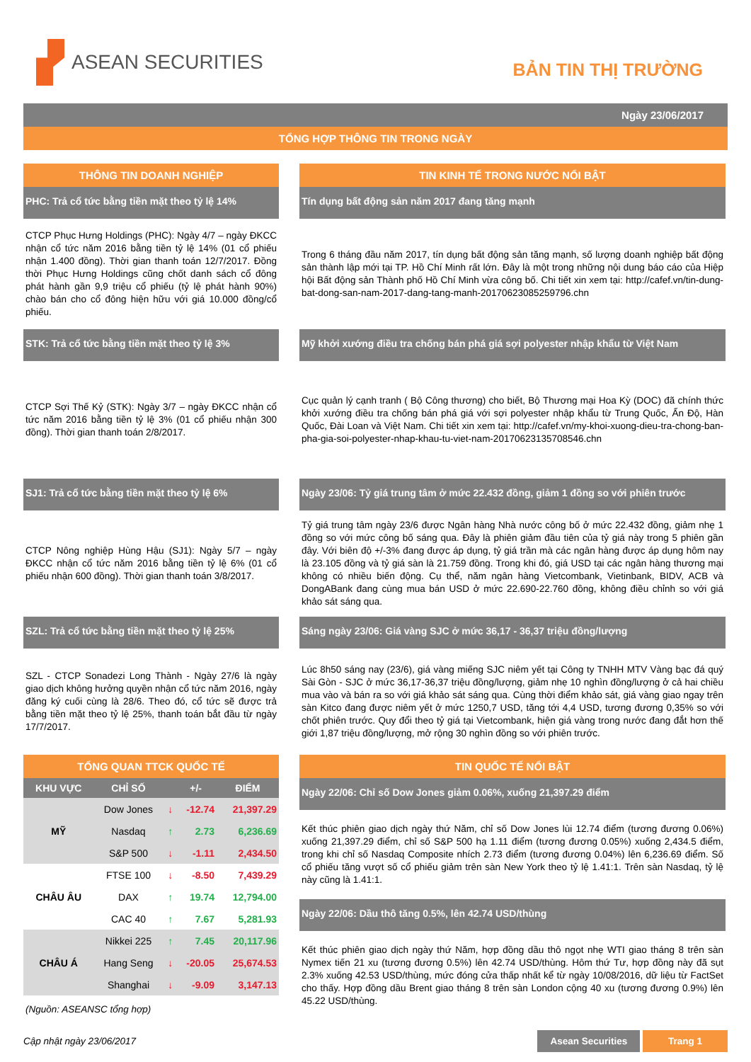ASEAN SECURITIES
BẢN TIN THỊ TRƯỜNG
Ngày 23/06/2017
TỔNG HỢP THÔNG TIN TRONG NGÀY
THÔNG TIN DOANH NGHIỆP
PHC: Trả cổ tức bằng tiền mặt theo tỷ lệ 14%
CTCP Phục Hưng Holdings (PHC): Ngày 4/7 – ngày ĐKCC nhận cổ tức năm 2016 bằng tiền tỷ lệ 14% (01 cổ phiếu nhận 1.400 đồng). Thời gian thanh toán 12/7/2017. Đồng thời Phục Hưng Holdings cũng chốt danh sách cổ đông phát hành gần 9,9 triệu cổ phiếu (tỷ lệ phát hành 90%) chào bán cho cổ đông hiện hữu với giá 10.000 đồng/cổ phiếu.
STK: Trả cổ tức bằng tiền mặt theo tỷ lệ 3%
CTCP Sợi Thế Kỷ (STK): Ngày 3/7 – ngày ĐKCC nhận cổ tức năm 2016 bằng tiền tỷ lệ 3% (01 cổ phiếu nhận 300 đồng). Thời gian thanh toán 2/8/2017.
SJ1: Trả cổ tức bằng tiền mặt theo tỷ lệ 6%
CTCP Nông nghiệp Hùng Hậu (SJ1): Ngày 5/7 – ngày ĐKCC nhận cổ tức năm 2016 bằng tiền tỷ lệ 6% (01 cổ phiếu nhận 600 đồng). Thời gian thanh toán 3/8/2017.
SZL: Trả cổ tức bằng tiền mặt theo tỷ lệ 25%
SZL - CTCP Sonadezi Long Thành - Ngày 27/6 là ngày giao dịch không hưởng quyền nhận cổ tức năm 2016, ngày đăng ký cuối cùng là 28/6. Theo đó, cổ tức sẽ được trả bằng tiền mặt theo tỷ lệ 25%, thanh toán bắt đầu từ ngày 17/7/2017.
TỔNG QUAN TTCK QUỐC TẾ
| KHU VỰC | CHỈ SỐ | | +/- | ĐIỂM |
| --- | --- | --- | --- | --- |
| MỸ | Dow Jones | ↓ | -12.74 | 21,397.29 |
| | Nasdaq | ↑ | 2.73 | 6,236.69 |
| | S&P 500 | ↓ | -1.11 | 2,434.50 |
| CHÂU ÂU | FTSE 100 | ↓ | -8.50 | 7,439.29 |
| | DAX | ↑ | 19.74 | 12,794.00 |
| | CAC 40 | ↑ | 7.67 | 5,281.93 |
| CHÂU Á | Nikkei 225 | ↑ | 7.45 | 20,117.96 |
| | Hang Seng | ↓ | -20.05 | 25,674.53 |
| | Shanghai | ↓ | -9.09 | 3,147.13 |
(Nguồn: ASEANSC tổng hợp)
TIN KINH TẾ TRONG NƯỚC NỔI BẬT
Tín dụng bất động sản năm 2017 đang tăng mạnh
Trong 6 tháng đầu năm 2017, tín dụng bất động sản tăng mạnh, số lượng doanh nghiệp bất động sản thành lập mới tại TP. Hồ Chí Minh rất lớn. Đây là một trong những nội dung báo cáo của Hiệp hội Bất động sản Thành phố Hồ Chí Minh vừa công bố. Chi tiết xin xem tại: http://cafef.vn/tin-dung-bat-dong-san-nam-2017-dang-tang-manh-20170623085259796.chn
Mỹ khởi xướng điều tra chống bán phá giá sợi polyester nhập khẩu từ Việt Nam
Cục quản lý cạnh tranh ( Bộ Công thương) cho biết, Bộ Thương mại Hoa Kỳ (DOC) đã chính thức khởi xướng điều tra chống bán phá giá với sợi polyester nhập khẩu từ Trung Quốc, Ấn Độ, Hàn Quốc, Đài Loan và Việt Nam. Chi tiết xin xem tại: http://cafef.vn/my-khoi-xuong-dieu-tra-chong-ban-pha-gia-soi-polyester-nhap-khau-tu-viet-nam-20170623135708546.chn
Ngày 23/06: Tỷ giá trung tâm ở mức 22.432 đồng, giảm 1 đồng so với phiên trước
Tỷ giá trung tâm ngày 23/6 được Ngân hàng Nhà nước công bố ở mức 22.432 đồng, giảm nhẹ 1 đồng so với mức công bố sáng qua. Đây là phiên giảm đầu tiên của tỷ giá này trong 5 phiên gần đây. Với biên độ +/-3% đang được áp dụng, tỷ giá trần mà các ngân hàng được áp dụng hôm nay là 23.105 đồng và tỷ giá sàn là 21.759 đồng. Trong khi đó, giá USD tại các ngân hàng thương mại không có nhiều biến động. Cụ thể, năm ngân hàng Vietcombank, Vietinbank, BIDV, ACB và DongABank đang cùng mua bán USD ở mức 22.690-22.760 đồng, không điều chỉnh so với giá khảo sát sáng qua.
Sáng ngày 23/06: Giá vàng SJC ở mức 36,17 - 36,37 triệu đồng/lượng
Lúc 8h50 sáng nay (23/6), giá vàng miếng SJC niêm yết tại Công ty TNHH MTV Vàng bạc đá quý Sài Gòn - SJC ở mức 36,17-36,37 triệu đồng/lượng, giảm nhẹ 10 nghìn đồng/lượng ở cả hai chiều mua vào và bán ra so với giá khảo sát sáng qua. Cùng thời điểm khảo sát, giá vàng giao ngay trên sàn Kitco đang được niêm yết ở mức 1250,7 USD, tăng tới 4,4 USD, tương đương 0,35% so với chốt phiên trước. Quy đổi theo tỷ giá tại Vietcombank, hiện giá vàng trong nước đang đắt hơn thế giới 1,87 triệu đồng/lượng, mở rộng 30 nghìn đồng so với phiên trước.
TIN QUỐC TẾ NỔI BẬT
Ngày 22/06: Chỉ số Dow Jones giảm 0.06%, xuống 21,397.29 điểm
Kết thúc phiên giao dịch ngày thứ Năm, chỉ số Dow Jones lùi 12.74 điểm (tương đương 0.06%) xuống 21,397.29 điểm, chỉ số S&P 500 hạ 1.11 điểm (tương đương 0.05%) xuống 2,434.5 điểm, trong khi chỉ số Nasdaq Composite nhích 2.73 điểm (tương đương 0.04%) lên 6,236.69 điểm. Số cổ phiếu tăng vượt số cổ phiếu giảm trên sàn New York theo tỷ lệ 1.41:1. Trên sàn Nasdaq, tỷ lệ này cũng là 1.41:1.
Ngày 22/06: Dầu thô tăng 0.5%, lên 42.74 USD/thùng
Kết thúc phiên giao dịch ngày thứ Năm, hợp đồng dầu thô ngọt nhẹ WTI giao tháng 8 trên sàn Nymex tiến 21 xu (tương đương 0.5%) lên 42.74 USD/thùng. Hôm thứ Tư, hợp đồng này đã sụt 2.3% xuống 42.53 USD/thùng, mức đóng cửa thấp nhất kể từ ngày 10/08/2016, dữ liệu từ FactSet cho thấy. Hợp đồng dầu Brent giao tháng 8 trên sàn London cộng 40 xu (tương đương 0.9%) lên 45.22 USD/thùng.
Cập nhật ngày 23/06/2017 Asean Securities Trang 1